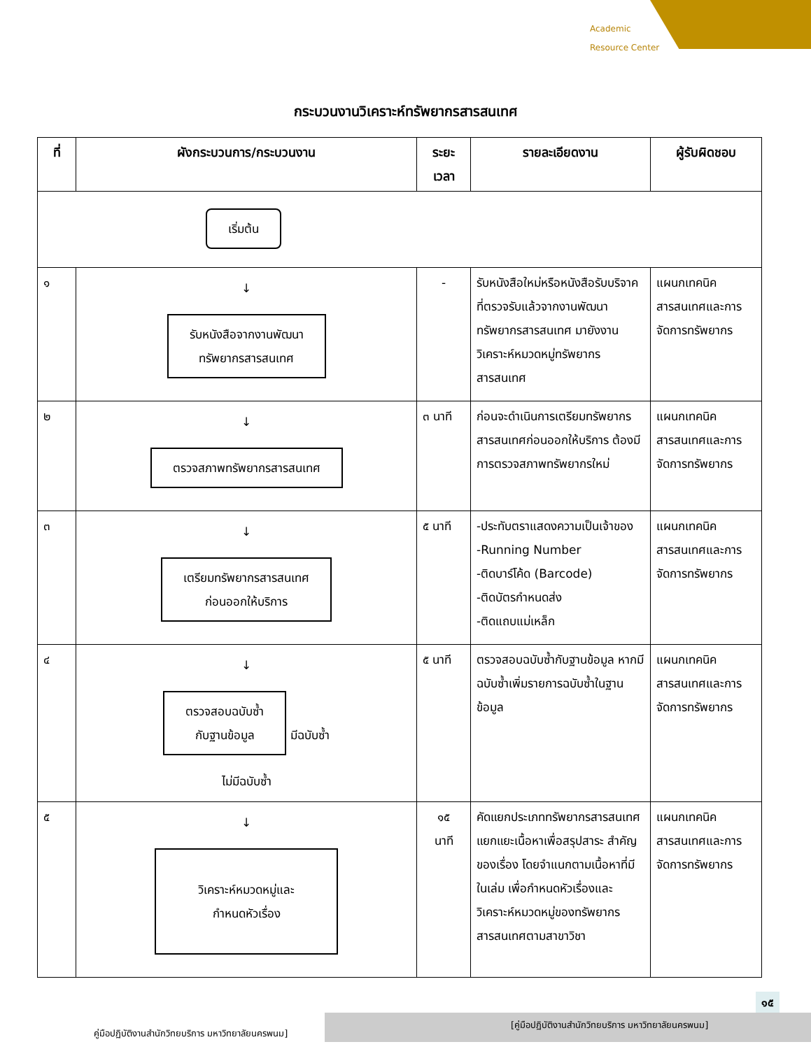Academic
Resource Center
กระบวนงานวิเคราะห์ทรัพยากรสารสนเทศ
| ที่ | ผังกระบวนการ/กระบวนงาน | ระยะเวลา | รายละเอียดงาน | ผู้รับผิดชอบ |
| --- | --- | --- | --- | --- |
| เริ่มต้น | | | | |
| ๑ | ↓ รับหนังสือจากงานพัฒนา ทรัพยากรสารสนเทศ | - | รับหนังสือใหม่หรือหนังสือรับบริจาคที่ตรวจรับแล้วจากงานพัฒนาทรัพยากรสารสนเทศ มายังงานวิเคราะห์หมวดหมู่ทรัพยากรสารสนเทศ | แผนกเทคนิค สารสนเทศและการจัดการทรัพยากร |
| ๒ | ↓ ตรวจสภาพทรัพยากรสารสนเทศ | ๓ นาที | ก่อนจะดำเนินการเตรียมทรัพยากรสารสนเทศก่อนออกให้บริการ ต้องมีการตรวจสภาพทรัพยากรใหม่ | แผนกเทคนิค สารสนเทศและการจัดการทรัพยากร |
| ๓ | ↓ เตรียมทรัพยากรสารสนเทศ ก่อนออกให้บริการ | ๕ นาที | -ประทับตราแสดงความเป็นเจ้าของ -Running Number -ติดบาร์โค้ด (Barcode) -ติดบัตรกำหนดส่ง -ติดแถบแม่เหล็ก | แผนกเทคนิค สารสนเทศและการจัดการทรัพยากร |
| ๔ | ↓ ตรวจสอบฉบับซ้ำ กับฐานข้อมูล มีฉบับซ้ำ ไม่มีฉบับซ้ำ | ๕ นาที | ตรวจสอบฉบับซ้ำกับฐานข้อมูล หากมีฉบับซ้ำเพิ่มรายการฉบับซ้ำในฐานข้อมูล | แผนกเทคนิค สารสนเทศและการจัดการทรัพยากร |
| ๕ | ↓ วิเคราะห์หมวดหมู่และ กำหนดหัวเรื่อง | ๑๕ นาที | คัดแยกประเภททรัพยากรสารสนเทศ แยกแยะเนื้อหาเพื่อสรุปสาระ สำคัญของเรื่อง โดยจำแนกตามเนื้อหาที่มีในเล่ม เพื่อกำหนดหัวเรื่องและวิเคราะห์หมวดหมู่ของทรัพยากรสารสนเทศตามสาขาวิชา | แผนกเทคนิค สารสนเทศและการจัดการทรัพยากร |
๑๕
คู่มือปฏิบัติงานสำนักวิทยบริการ มหาวิทยาลัยนครพนม]
[คู่มือปฏิบัติงานสำนักวิทยบริการ มหาวิทยาลัยนครพนม]